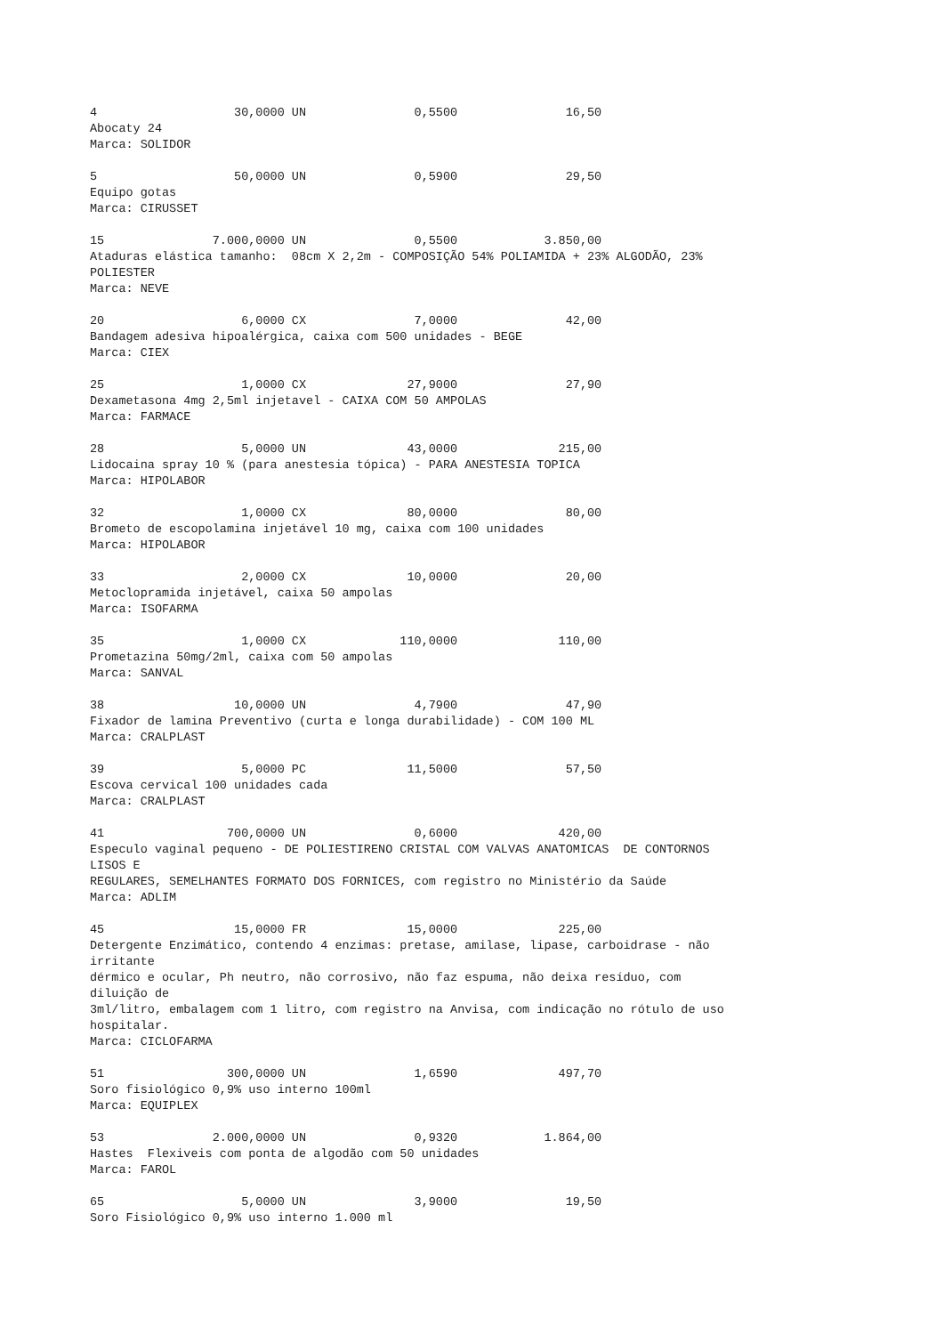4                   30,0000 UN               0,5500               16,50
Abocaty 24
Marca: SOLIDOR

5                   50,0000 UN               0,5900               29,50
Equipo gotas
Marca: CIRUSSET

15               7.000,0000 UN               0,5500            3.850,00
Ataduras elástica tamanho:  08cm X 2,2m - COMPOSIÇÃO 54% POLIAMIDA + 23% ALGODÃO, 23%
POLIESTER
Marca: NEVE

20                   6,0000 CX               7,0000               42,00
Bandagem adesiva hipoalérgica, caixa com 500 unidades - BEGE
Marca: CIEX

25                   1,0000 CX              27,9000               27,90
Dexametasona 4mg 2,5ml injetavel - CAIXA COM 50 AMPOLAS
Marca: FARMACE

28                   5,0000 UN              43,0000              215,00
Lidocaina spray 10 % (para anestesia tópica) - PARA ANESTESIA TOPICA
Marca: HIPOLABOR

32                   1,0000 CX              80,0000               80,00
Brometo de escopolamina injetável 10 mg, caixa com 100 unidades
Marca: HIPOLABOR

33                   2,0000 CX              10,0000               20,00
Metoclopramida injetável, caixa 50 ampolas
Marca: ISOFARMA

35                   1,0000 CX             110,0000              110,00
Prometazina 50mg/2ml, caixa com 50 ampolas
Marca: SANVAL

38                  10,0000 UN               4,7900               47,90
Fixador de lamina Preventivo (curta e longa durabilidade) - COM 100 ML
Marca: CRALPLAST

39                   5,0000 PC              11,5000               57,50
Escova cervical 100 unidades cada
Marca: CRALPLAST

41                 700,0000 UN               0,6000              420,00
Especulo vaginal pequeno - DE POLIESTIRENO CRISTAL COM VALVAS ANATOMICAS  DE CONTORNOS
LISOS E
REGULARES, SEMELHANTES FORMATO DOS FORNICES, com registro no Ministério da Saúde
Marca: ADLIM

45                  15,0000 FR              15,0000              225,00
Detergente Enzimático, contendo 4 enzimas: pretase, amilase, lipase, carboidrase - não
irritante
dérmico e ocular, Ph neutro, não corrosivo, não faz espuma, não deixa resíduo, com
diluição de
3ml/litro, embalagem com 1 litro, com registro na Anvisa, com indicação no rótulo de uso
hospitalar.
Marca: CICLOFARMA

51                 300,0000 UN               1,6590              497,70
Soro fisiológico 0,9% uso interno 100ml
Marca: EQUIPLEX

53               2.000,0000 UN               0,9320            1.864,00
Hastes  Flexiveis com ponta de algodão com 50 unidades
Marca: FAROL

65                   5,0000 UN               3,9000               19,50
Soro Fisiológico 0,9% uso interno 1.000 ml